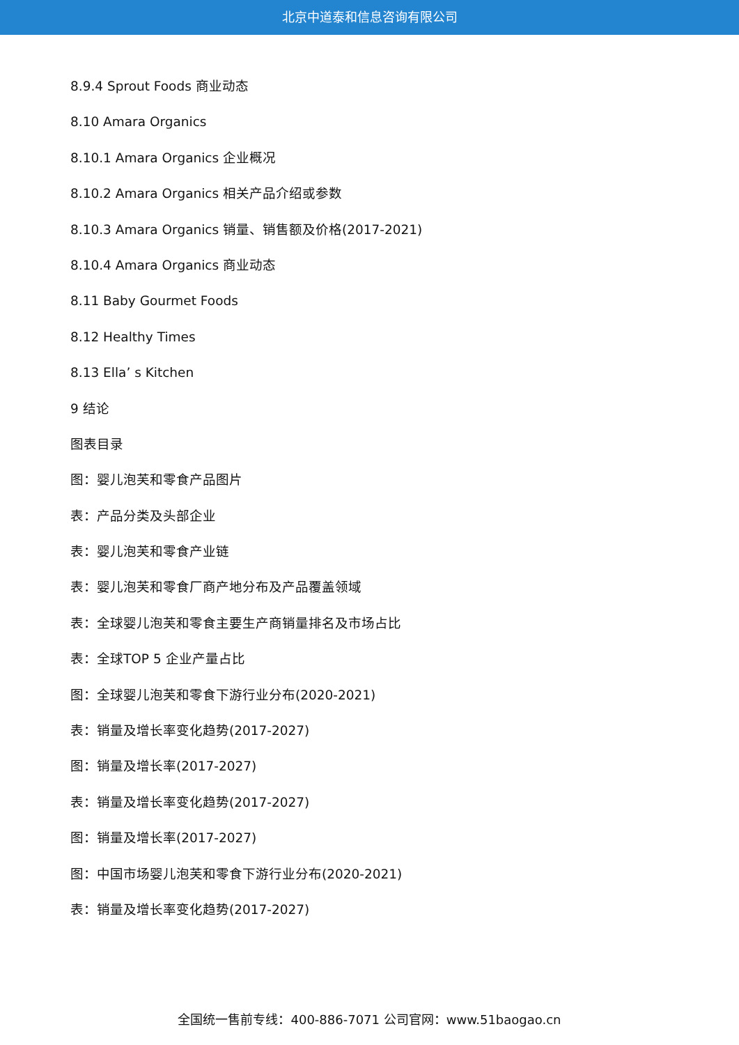北京中道泰和信息咨询有限公司
8.9.4 Sprout Foods 商业动态
8.10 Amara Organics
8.10.1 Amara Organics 企业概况
8.10.2 Amara Organics 相关产品介绍或参数
8.10.3 Amara Organics 销量、销售额及价格(2017-2021)
8.10.4 Amara Organics 商业动态
8.11 Baby Gourmet Foods
8.12 Healthy Times
8.13 Ella’ s Kitchen
9 结论
图表目录
图：婴儿泡芙和零食产品图片
表：产品分类及头部企业
表：婴儿泡芙和零食产业链
表：婴儿泡芙和零食厂商产地分布及产品覆盖领域
表：全球婴儿泡芙和零食主要生产商销量排名及市场占比
表：全球TOP 5 企业产量占比
图：全球婴儿泡芙和零食下游行业分布(2020-2021)
表：销量及增长率变化趋势(2017-2027)
图：销量及增长率(2017-2027)
表：销量及增长率变化趋势(2017-2027)
图：销量及增长率(2017-2027)
图：中国市场婴儿泡芙和零食下游行业分布(2020-2021)
表：销量及增长率变化趋势(2017-2027)
全国统一售前专线：400-886-7071 公司官网：www.51baogao.cn